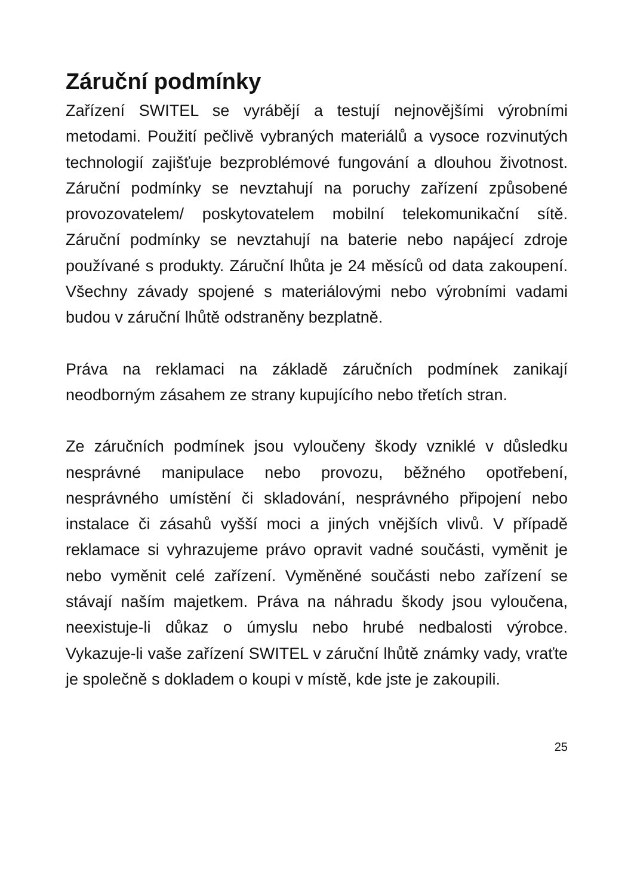Záruční podmínky
Zařízení SWITEL se vyrábějí a testují nejnovějšími výrobními metodami. Použití pečlivě vybraných materiálů a vysoce rozvinutých technologií zajišťuje bezproblémové fungování a dlouhou životnost. Záruční podmínky se nevztahují na poruchy zařízení způsobené provozovatelem/ poskytovatelem mobilní telekomunikační sítě. Záruční podmínky se nevztahují na baterie nebo napájecí zdroje používané s produkty. Záruční lhůta je 24 měsíců od data zakoupení. Všechny závady spojené s materiálovými nebo výrobními vadami budou v záruční lhůtě odstraněny bezplatně.
Práva na reklamaci na základě záručních podmínek zanikají neodborným zásahem ze strany kupujícího nebo třetích stran.
Ze záručních podmínek jsou vyloučeny škody vzniklé v důsledku nesprávné manipulace nebo provozu, běžného opotřebení, nesprávného umístění či skladování, nesprávného připojení nebo instalace či zásahů vyšší moci a jiných vnějších vlivů. V případě reklamace si vyhrazujeme právo opravit vadné součásti, vyměnit je nebo vyměnit celé zařízení. Vyměněné součásti nebo zařízení se stávají naším majetkem. Práva na náhradu škody jsou vyloučena, neexistuje-li důkaz o úmyslu nebo hrubé nedbalosti výrobce. Vykazuje-li vaše zařízení SWITEL v záruční lhůtě známky vady, vraťte je společně s dokladem o koupi v místě, kde jste je zakoupili.
25